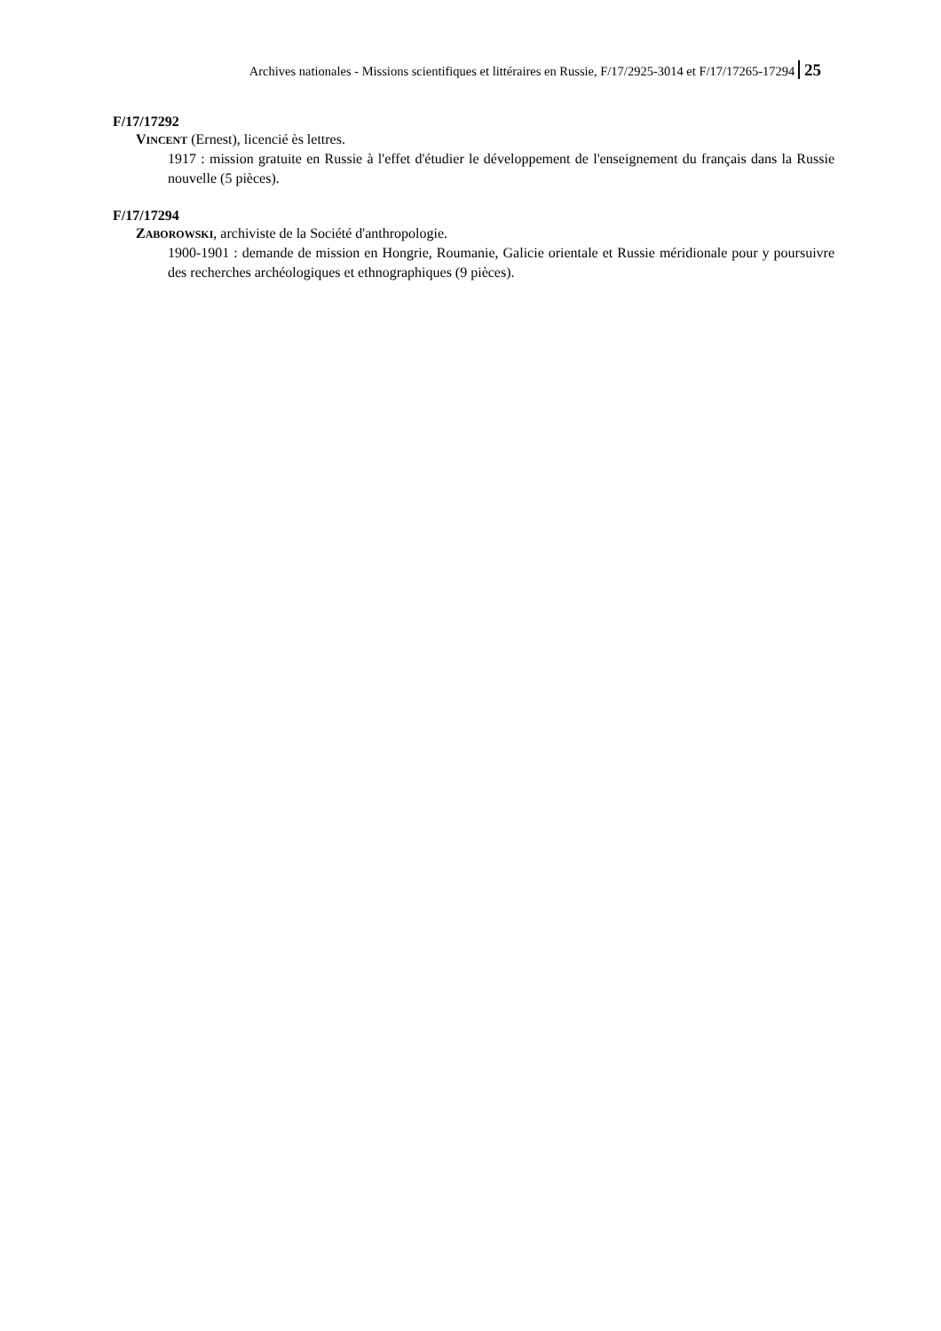Archives nationales - Missions scientifiques et littéraires en Russie, F/17/2925-3014 et F/17/17265-17294 25
F/17/17292
VINCENT (Ernest), licencié ès lettres.
1917 : mission gratuite en Russie à l'effet d'étudier le développement de l'enseignement du français dans la Russie nouvelle (5 pièces).
F/17/17294
ZABOROWSKI, archiviste de la Société d'anthropologie.
1900-1901 : demande de mission en Hongrie, Roumanie, Galicie orientale et Russie méridionale pour y poursuivre des recherches archéologiques et ethnographiques (9 pièces).